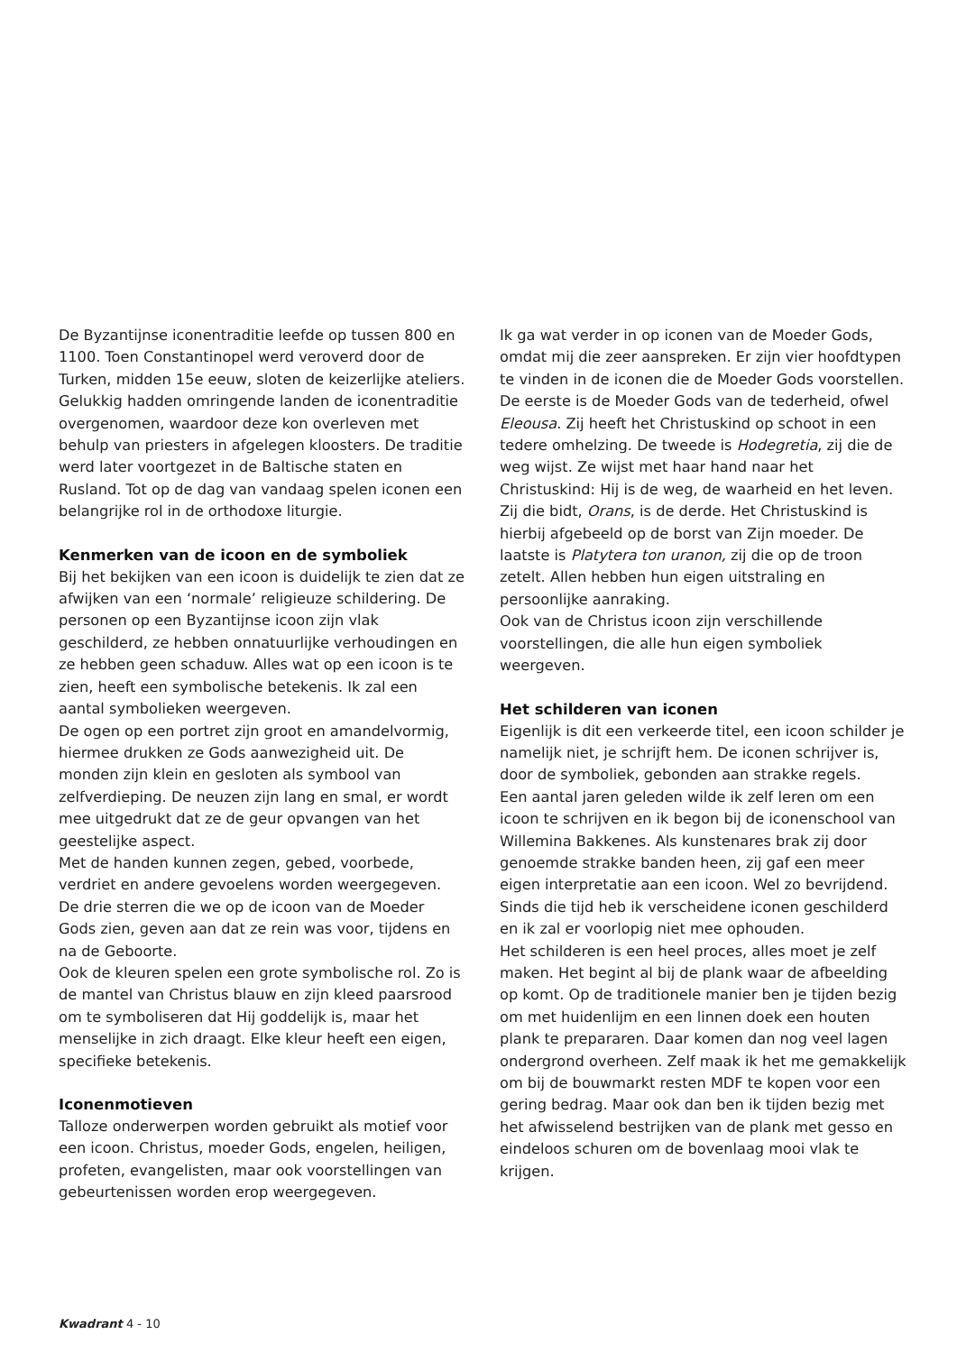De Byzantijnse iconentraditie leefde op tussen 800 en 1100. Toen Constantinopel werd veroverd door de Turken, midden 15e eeuw, sloten de keizerlijke ateliers. Gelukkig hadden omringende landen de iconentraditie overgenomen, waardoor deze kon overleven met behulp van priesters in afgelegen kloosters. De traditie werd later voortgezet in de Baltische staten en Rusland. Tot op de dag van vandaag spelen iconen een belangrijke rol in de orthodoxe liturgie.
Kenmerken van de icoon en de symboliek
Bij het bekijken van een icoon is duidelijk te zien dat ze afwijken van een ‘normale’ religieuze schildering. De personen op een Byzantijnse icoon zijn vlak geschilderd, ze hebben onnatuurlijke verhoudingen en ze hebben geen schaduw. Alles wat op een icoon is te zien, heeft een symbolische betekenis. Ik zal een aantal symbolieken weergeven.
De ogen op een portret zijn groot en amandelvormig, hiermee drukken ze Gods aanwezigheid uit. De monden zijn klein en gesloten als symbool van zelfverdieping. De neuzen zijn lang en smal, er wordt mee uitgedrukt dat ze de geur opvangen van het geestelijke aspect.
Met de handen kunnen zegen, gebed, voorbede, verdriet en andere gevoelens worden weergegeven.
De drie sterren die we op de icoon van de Moeder Gods zien, geven aan dat ze rein was voor, tijdens en na de Geboorte.
Ook de kleuren spelen een grote symbolische rol. Zo is de mantel van Christus blauw en zijn kleed paarsrood om te symboliseren dat Hij goddelijk is, maar het menselijke in zich draagt. Elke kleur heeft een eigen, specifieke betekenis.
Iconenmotieven
Talloze onderwerpen worden gebruikt als motief voor een icoon. Christus, moeder Gods, engelen, heiligen, profeten, evangelisten, maar ook voorstellingen van gebeurtenissen worden erop weergegeven.
Ik ga wat verder in op iconen van de Moeder Gods, omdat mij die zeer aanspreken. Er zijn vier hoofdtypen te vinden in de iconen die de Moeder Gods voorstellen. De eerste is de Moeder Gods van de tederheid, ofwel Eleousa. Zij heeft het Christuskind op schoot in een tedere omhelzing. De tweede is Hodegretia, zij die de weg wijst. Ze wijst met haar hand naar het Christuskind: Hij is de weg, de waarheid en het leven. Zij die bidt, Orans, is de derde. Het Christuskind is hierbij afgebeeld op de borst van Zijn moeder. De laatste is Platytera ton uranon, zij die op de troon zetelt. Allen hebben hun eigen uitstraling en persoonlijke aanraking.
Ook van de Christus icoon zijn verschillende voorstellingen, die alle hun eigen symboliek weergeven.
Het schilderen van iconen
Eigenlijk is dit een verkeerde titel, een icoon schilder je namelijk niet, je schrijft hem. De iconen schrijver is, door de symboliek, gebonden aan strakke regels.
Een aantal jaren geleden wilde ik zelf leren om een icoon te schrijven en ik begon bij de iconenschool van Willemina Bakkenes. Als kunstenares brak zij door genoemde strakke banden heen, zij gaf een meer eigen interpretatie aan een icoon. Wel zo bevrijdend.
Sinds die tijd heb ik verscheidene iconen geschilderd en ik zal er voorlopig niet mee ophouden.
Het schilderen is een heel proces, alles moet je zelf maken. Het begint al bij de plank waar de afbeelding op komt. Op de traditionele manier ben je tijden bezig om met huidenlijm en een linnen doek een houten plank te prepararen. Daar komen dan nog veel lagen ondergrond overheen. Zelf maak ik het me gemakkelijk om bij de bouwmarkt resten MDF te kopen voor een gering bedrag. Maar ook dan ben ik tijden bezig met het afwisselend bestrijken van de plank met gesso en eindeloos schuren om de bovenlaag mooi vlak te krijgen.
Kwadrant 4 - 10